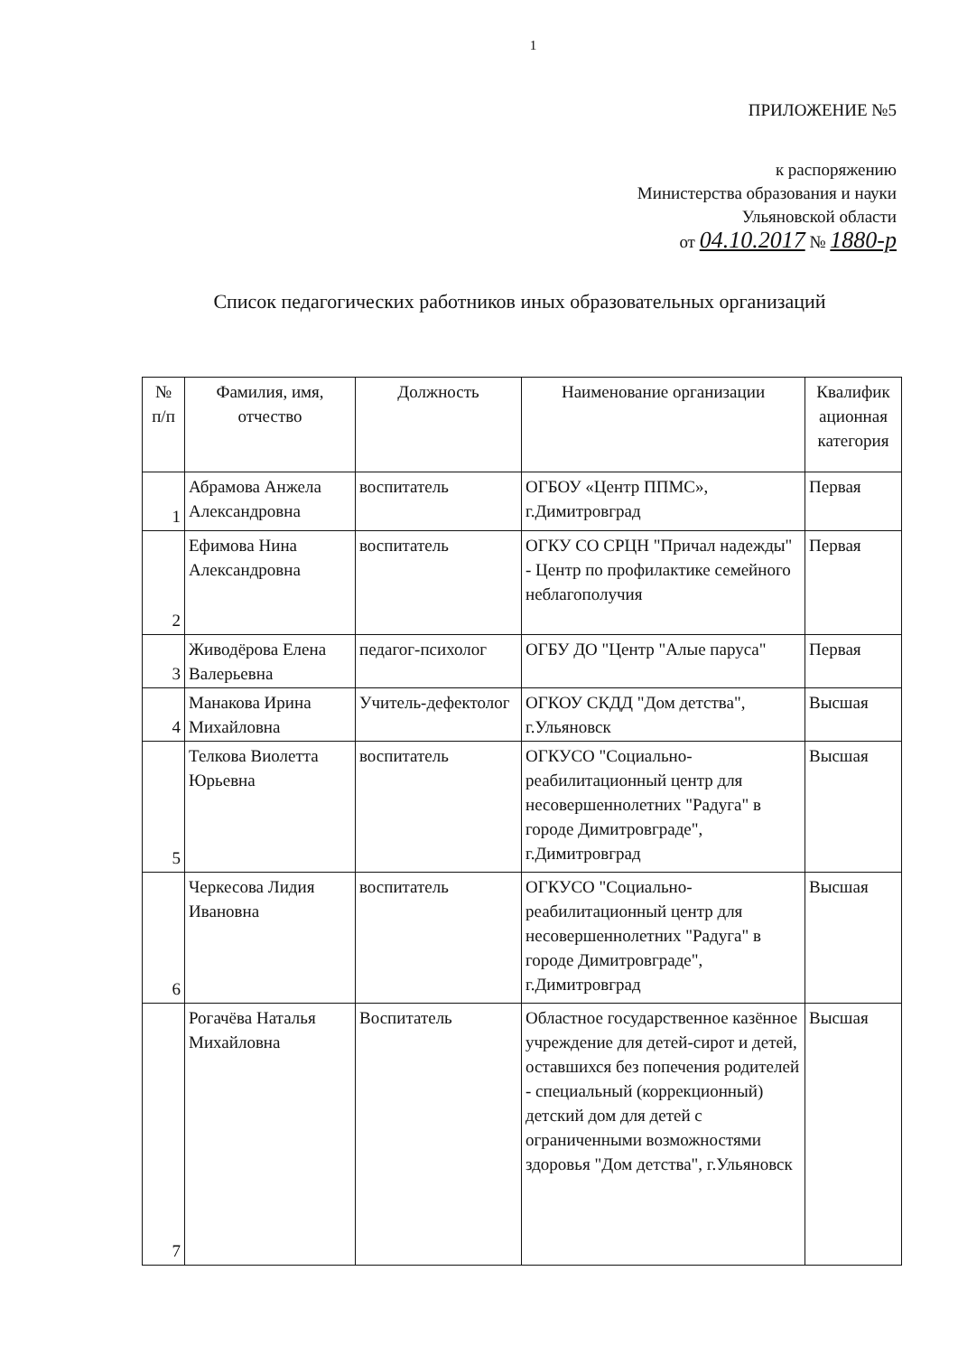1
ПРИЛОЖЕНИЕ №5
к распоряжению
Министерства образования и науки
Ульяновской области
от 04.10.2017 № 1880-р
Список педагогических работников иных образовательных организаций
| № п/п | Фамилия, имя, отчество | Должность | Наименование организации | Квалифик ационная категория |
| --- | --- | --- | --- | --- |
| 1 | Абрамова Анжела Александровна | воспитатель | ОГБОУ «Центр ППМС», г.Димитровград | Первая |
| 2 | Ефимова Нина Александровна | воспитатель | ОГКУ СО СРЦН "Причал надежды" - Центр по профилактике семейного неблагополучия | Первая |
| 3 | Живодёрова Елена Валерьевна | педагог-психолог | ОГБУ ДО "Центр "Алые паруса" | Первая |
| 4 | Манакова Ирина Михайловна | Учитель-дефектолог | ОГКОУ СКДД "Дом детства", г.Ульяновск | Высшая |
| 5 | Телкова Виолетта Юрьевна | воспитатель | ОГКУСО "Социально-реабилитационный центр для несовершеннолетних "Радуга" в городе Димитровграде", г.Димитровград | Высшая |
| 6 | Черкесова Лидия Ивановна | воспитатель | ОГКУСО "Социально-реабилитационный центр для несовершеннолетних "Радуга" в городе Димитровграде", г.Димитровград | Высшая |
| 7 | Рогачёва Наталья Михайловна | Воспитатель | Областное государственное казённое учреждение для детей-сирот и детей, оставшихся без попечения родителей - специальный (коррекционный) детский дом для детей с ограниченными возможностями здоровья "Дом детства", г.Ульяновск | Высшая |